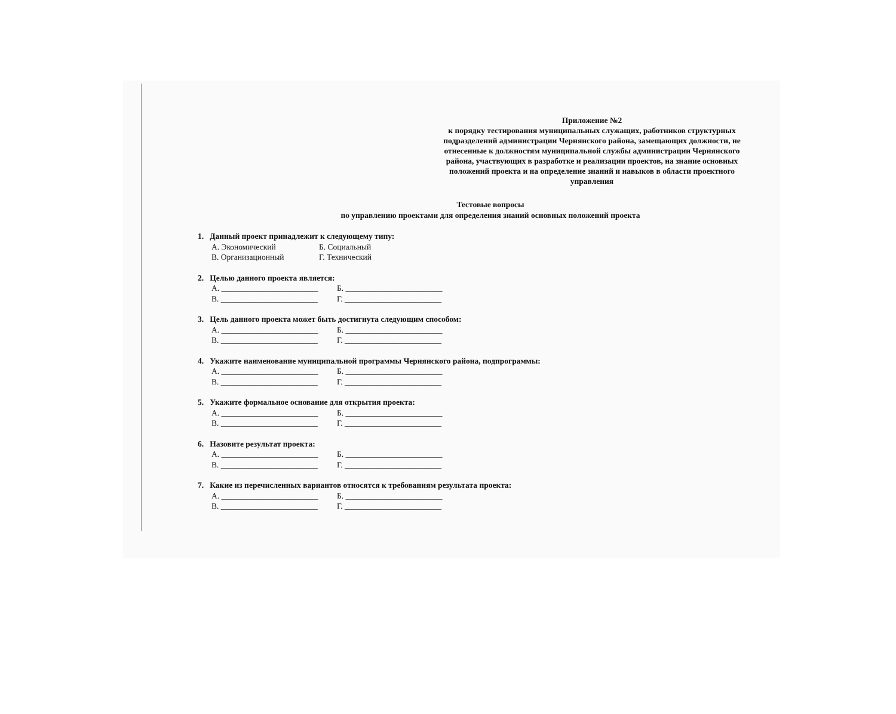Приложение №2
к порядку тестирования муниципальных служащих, работников структурных подразделений администрации Чернянского района, замещающих должности, не отнесенные к должностям муниципальной службы администрации Чернянского района, участвующих в разработке и реализации проектов, на знание основных положений проекта и на определение знаний и навыков в области проектного управления
Тестовые вопросы
по управлению проектами для определения знаний основных положений проекта
1. Данный проект принадлежит к следующему типу:
А. Экономический Б. Социальный
В. Организационный Г. Технический
2. Целью данного проекта является:
А. ________________________ Б. ________________________
В. ________________________ Г. ________________________
3. Цель данного проекта может быть достигнута следующим способом:
А. ________________________ Б. ________________________
В. ________________________ Г. ________________________
4. Укажите наименование муниципальной программы Чернянского района, подпрограммы:
А. ________________________ Б. ________________________
В. ________________________ Г. ________________________
5. Укажите формальное основание для открытия проекта:
А. ________________________ Б. ________________________
В. ________________________ Г. ________________________
6. Назовите результат проекта:
А. ________________________ Б. ________________________
В. ________________________ Г. ________________________
7. Какие из перечисленных вариантов относятся к требованиям результата проекта:
А. ________________________ Б. ________________________
В. ________________________ Г. ________________________